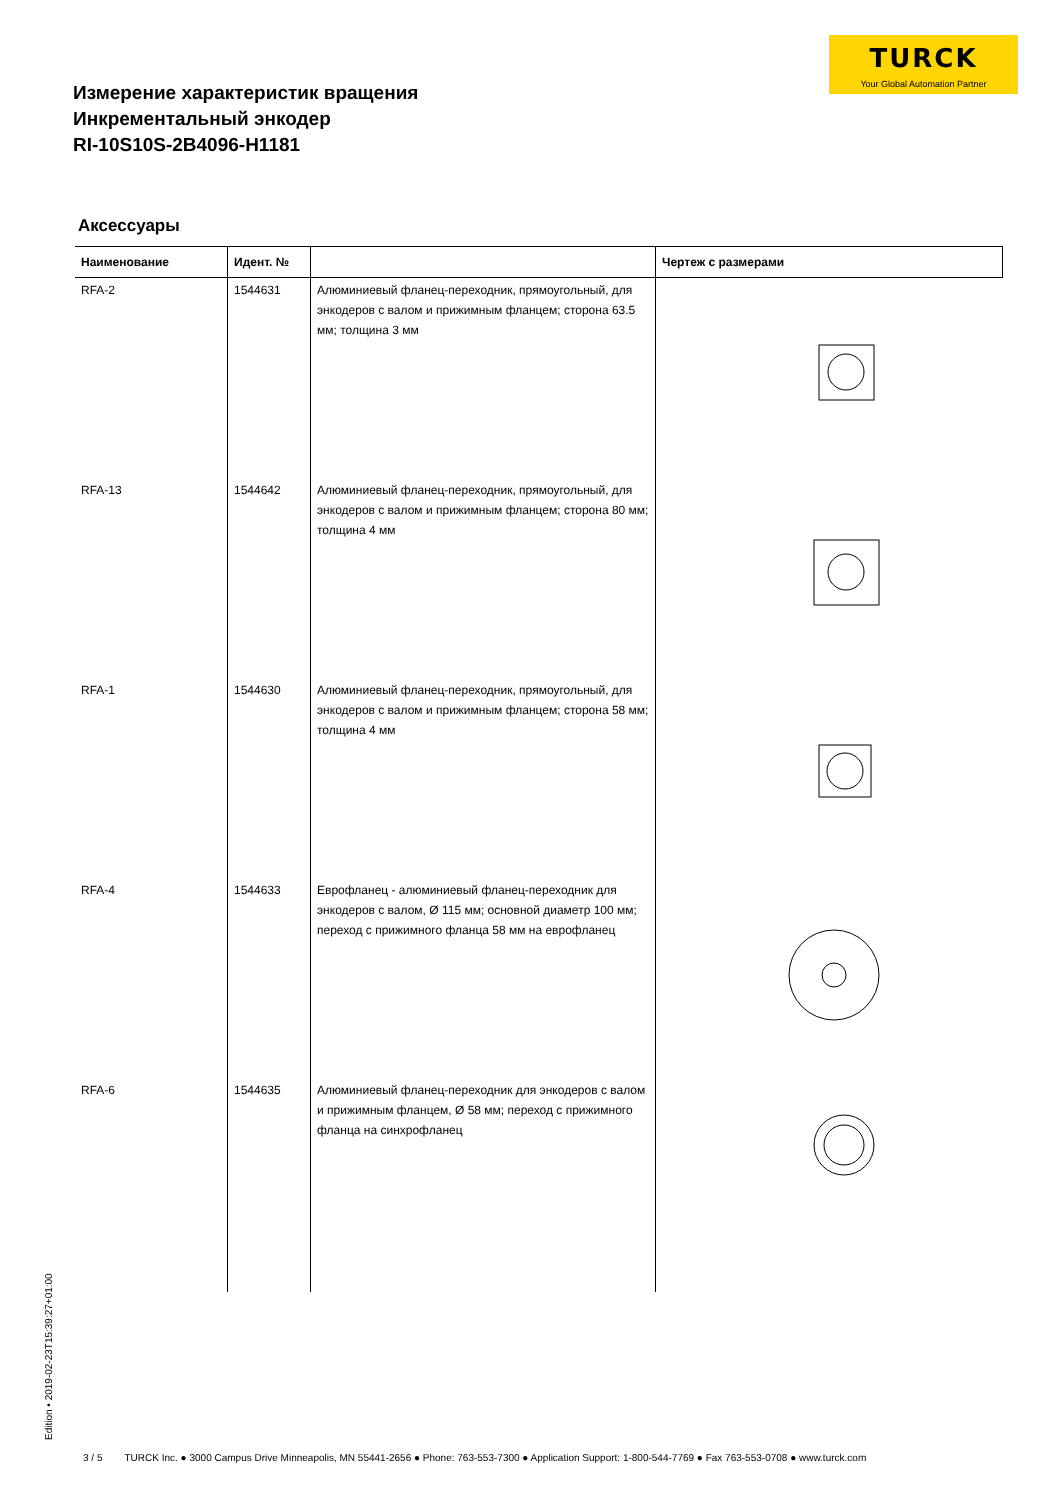TURCK
Your Global Automation Partner
Измерение характеристик вращения
Инкрементальный энкодер
RI-10S10S-2B4096-H1181
Аксессуары
| Наименование | Идент. № | | Чертеж с размерами |
| --- | --- | --- | --- |
| RFA-2 | 1544631 | Алюминиевый фланец-переходник, прямоугольный, для энкодеров с валом и прижимным фланцем; сторона 63.5 мм; толщина 3 мм | |
| RFA-13 | 1544642 | Алюминиевый фланец-переходник, прямоугольный, для энкодеров с валом и прижимным фланцем; сторона 80 мм; толщина 4 мм | |
| RFA-1 | 1544630 | Алюминиевый фланец-переходник, прямоугольный, для энкодеров с валом и прижимным фланцем; сторона 58 мм; толщина 4 мм | |
| RFA-4 | 1544633 | Еврофланец - алюминиевый фланец-переходник для энкодеров с валом, Ø 115 мм; основной диаметр 100 мм; переход с прижимного фланца 58 мм на еврофланец | |
| RFA-6 | 1544635 | Алюминиевый фланец-переходник для энкодеров с валом и прижимным фланцем, Ø 58 мм; переход с прижимного фланца на синхрофланец | |
Edition • 2019-02-23T15:39:27+01:00
3 / 5 TURCK Inc. ● 3000 Campus Drive Minneapolis, MN 55441-2656 ● Phone: 763-553-7300 ● Application Support: 1-800-544-7769 ● Fax 763-553-0708 ● www.turck.com